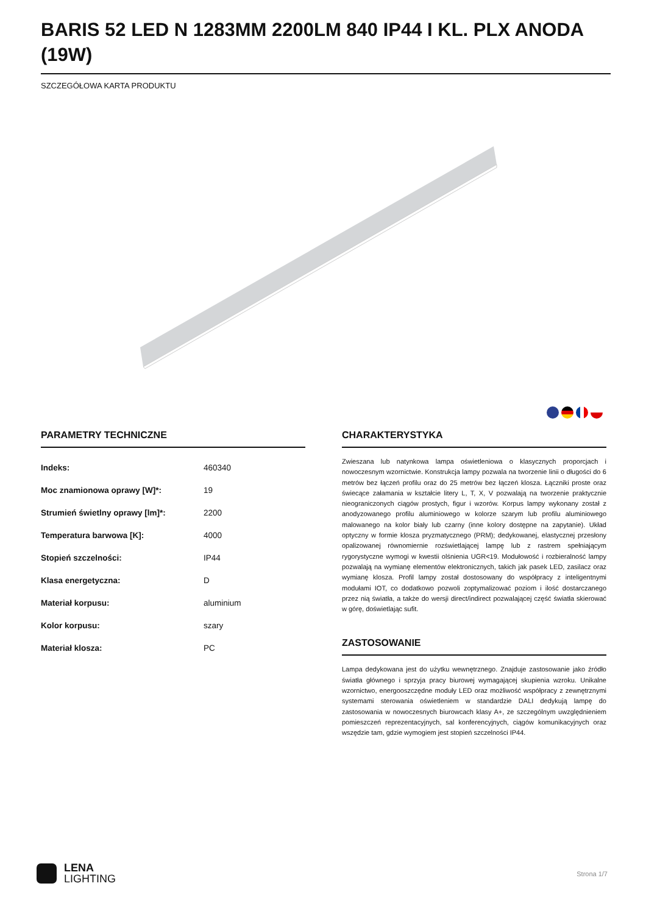BARIS 52 LED N 1283MM 2200LM 840 IP44 I KL. PLX ANODA (19W)
SZCZEGÓŁOWA KARTA PRODUKTU
PARAMETRY TECHNICZNE
| Indeks: | 460340 |
| Moc znamionowa oprawy [W]*: | 19 |
| Strumień świetlny oprawy [lm]*: | 2200 |
| Temperatura barwowa [K]: | 4000 |
| Stopień szczelności: | IP44 |
| Klasa energetyczna: | D |
| Materiał korpusu: | aluminium |
| Kolor korpusu: | szary |
| Materiał klosza: | PC |
CHARAKTERYSTYKA
Zwieszana lub natynkowa lampa oświetleniowa o klasycznych proporcjach i nowoczesnym wzornictwie. Konstrukcja lampy pozwala na tworzenie linii o długości do 6 metrów bez łączeń profilu oraz do 25 metrów bez łączeń klosza. Łączniki proste oraz świecące załamania w kształcie litery L, T, X, V pozwalają na tworzenie praktycznie nieograniczonych ciągów prostych, figur i wzorów. Korpus lampy wykonany został z anodyzowanego profilu aluminiowego w kolorze szarym lub profilu aluminiowego malowanego na kolor biały lub czarny (inne kolory dostępne na zapytanie). Układ optyczny w formie klosza pryzmatycznego (PRM); dedykowanej, elastycznej przesłony opalizowanej równomiernie rozświetlającej lampę lub z rastrem spełniającym rygorystyczne wymogi w kwestii olśnienia UGR<19. Modułowość i rozbieralność lampy pozwalają na wymianę elementów elektronicznych, takich jak pasek LED, zasilacz oraz wymianę klosza. Profil lampy został dostosowany do współpracy z inteligentnymi modułami IOT, co dodatkowo pozwoli zoptymalizować poziom i ilość dostarczanego przez nią światła, a także do wersji direct/indirect pozwalającej część światła skierować w górę, doświetlając sufit.
ZASTOSOWANIE
Lampa dedykowana jest do użytku wewnętrznego. Znajduje zastosowanie jako źródło światła głównego i sprzyja pracy biurowej wymagającej skupienia wzroku. Unikalne wzornictwo, energooszczędne moduły LED oraz możliwość współpracy z zewnętrznymi systemami sterowania oświetleniem w standardzie DALI dedykują lampę do zastosowania w nowoczesnych biurowcach klasy A+, ze szczególnym uwzględnieniem pomieszczeń reprezentacyjnych, sal konferencyjnych, ciągów komunikacyjnych oraz wszędzie tam, gdzie wymogiem jest stopień szczelności IP44.
LENA
LIGHTING
Strona 1/7